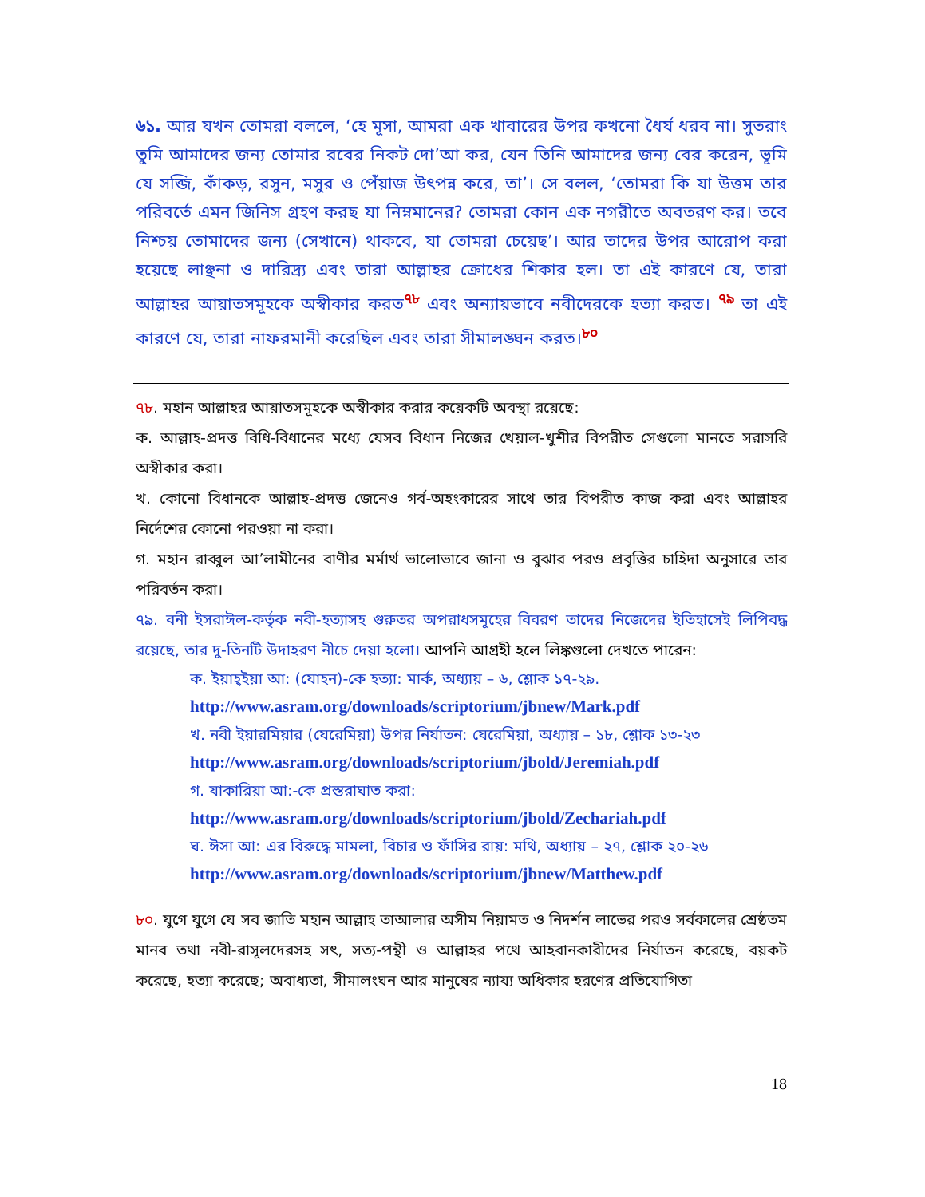৬১. আর যখন তোমরা বললে, ‘হে মূসা, আমরা এক খাবারের উপর কখনো ধৈর্য ধরব না। সুতরাং তুমি আমাদের জন্য তোমার রবের নিকট দো’আ কর, যেন তিনি আমাদের জন্য বের করেন, ভূমি যে সব্জি, কাঁকড়, রসুন, মসুর ও পেঁয়াজ উৎপন্ন করে, তা’। সে বলল, ‘তোমরা কি যা উত্তম তার পরিবর্তে এমন জিনিস গ্রহণ করছ যা নিম্নমানের? তোমরা কোন এক নগরীতে অবতরণ কর। তবে নিশ্চয় তোমাদের জন্য (সেখানে) থাকবে, যা তোমরা চেয়েছ’। আর তাদের উপর আরোপ করা হয়েছে লাঞ্ছনা ও দারিদ্র্য এবং তারা আল্লাহর ক্রোধের শিকার হল। তা এই কারণে যে, তারা আল্লাহর আয়াতসমূহকে অস্বীকার করত<sup>৭৮</sup> এবং অন্যায়ভাবে নবীদেরকে হত্যা করত। <sup>৭৯</sup> তা এই কারণে যে, তারা নাফরমানী করেছিল এবং তারা সীমালঙ্ঘন করত।<sup>৮০</sup>
৭৮. মহান আল্লাহর আয়াতসমূহকে অস্বীকার করার কয়েকটি অবস্থা রয়েছে:
ক. আল্লাহ-প্রদত্ত বিধি-বিধানের মধ্যে যেসব বিধান নিজের খেয়াল-খুশীর বিপরীত সেগুলো মানতে সরাসরি অস্বীকার করা।
খ. কোনো বিধানকে আল্লাহ-প্রদত্ত জেনেও গর্ব-অহংকারের সাথে তার বিপরীত কাজ করা এবং আল্লাহর নির্দেশের কোনো পরওয়া না করা।
গ. মহান রাব্বুল আ’লামীনের বাণীর মর্মার্থ ভালোভাবে জানা ও বুঝার পরও প্রবৃত্তির চাহিদা অনুসারে তার পরিবর্তন করা।
৭৯. বনী ইসরাঈল-কর্তৃক নবী-হত্যাসহ গুরুতর অপরাধসমূহের বিবরণ তাদের নিজেদের ইতিহাসেই লিপিবদ্ধ রয়েছে, তার দু-তিনটি উদাহরণ নীচে দেয়া হলো। আপনি আগ্রহী হলে লিঙ্কগুলো দেখতে পারেন:
ক. ইয়াহ্ইয়া আ: (যোহন)-কে হত্যা: মার্ক, অধ্যায় – ৬, শ্লোক ১৭-২৯.
http://www.asram.org/downloads/scriptorium/jbnew/Mark.pdf
খ. নবী ইয়ারমিয়ার (যেরেমিয়া) উপর নির্যাতন: যেরেমিয়া, অধ্যায় – ১৮, শ্লোক ১৩-২৩
http://www.asram.org/downloads/scriptorium/jbold/Jeremiah.pdf
গ. যাকারিয়া আ:-কে প্রস্তরাঘাত করা:
http://www.asram.org/downloads/scriptorium/jbold/Zechariah.pdf
ঘ. ঈসা আ: এর বিরুদ্ধে মামলা, বিচার ও ফাঁসির রায়: মথি, অধ্যায় – ২৭, শ্লোক ২০-২৬
http://www.asram.org/downloads/scriptorium/jbnew/Matthew.pdf
৮০. যুগে যুগে যে সব জাতি মহান আল্লাহ তাআলার অসীম নিয়ামত ও নিদর্শন লাভের পরও সর্বকালের শ্রেষ্ঠতম মানব তথা নবী-রাসূলদেরসহ সৎ, সত্য-পন্থী ও আল্লাহর পথে আহবানকারীদের নির্যাতন করেছে, বয়কট করেছে, হত্যা করেছে; অবাধ্যতা, সীমালংঘন আর মানুষের ন্যায্য অধিকার হরণের প্রতিযোগিতা
18